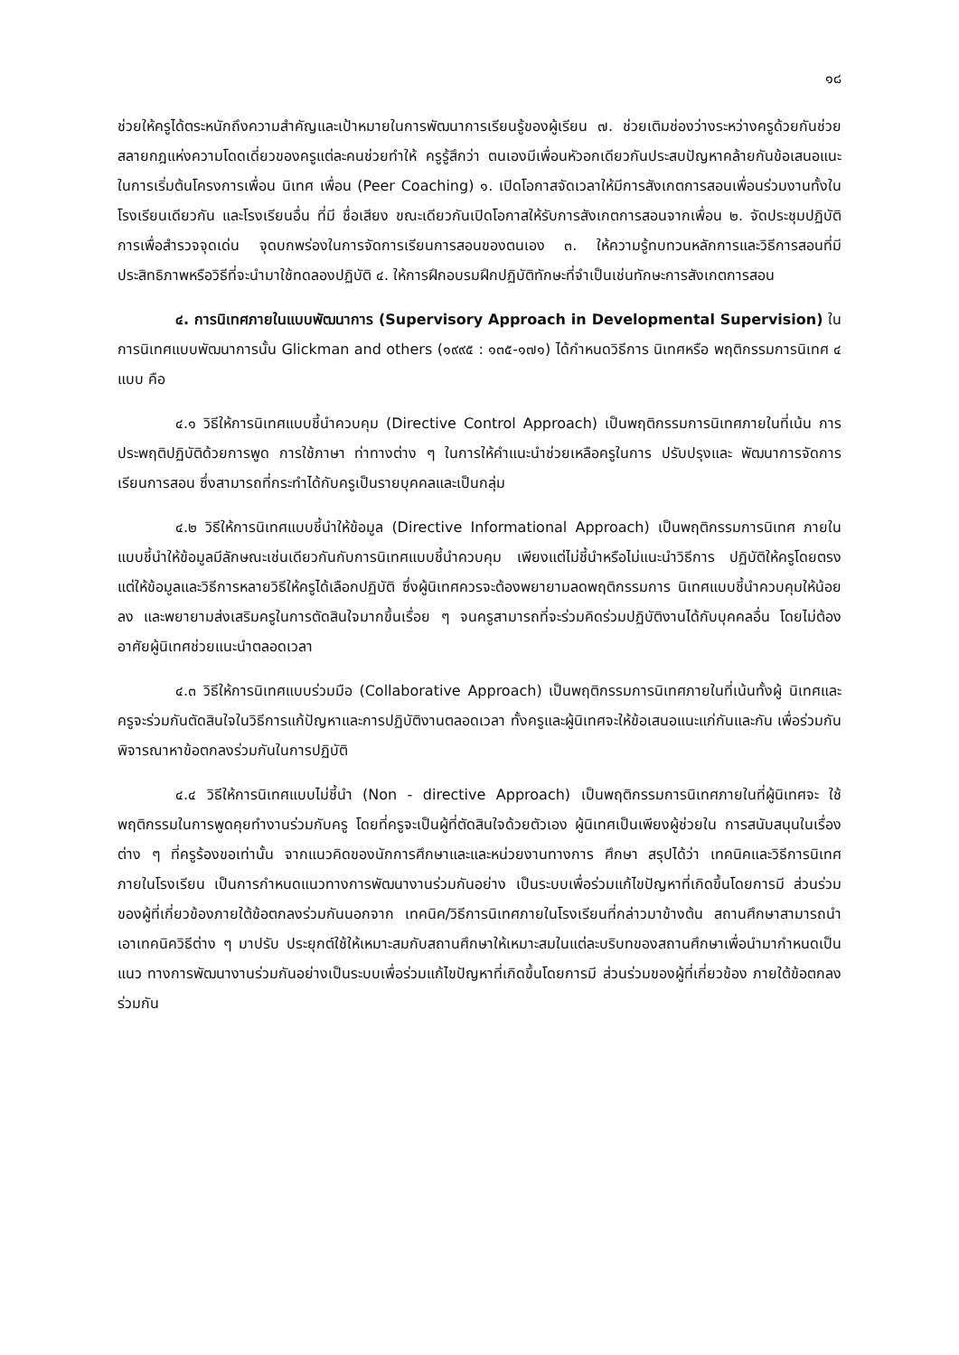๑๘
ช่วยให้ครูได้ตระหนักถึงความสำคัญและเป้าหมายในการพัฒนาการเรียนรู้ของผู้เรียน ๗. ช่วยเติมช่องว่างระหว่างครูด้วยกันช่วยสลายกฎแห่งความโดดเดี่ยวของครูแต่ละคนช่วยทำให้ ครูรู้สึกว่า ตนเองมีเพื่อนหัวอกเดียวกันประสบปัญหาคล้ายกันข้อเสนอแนะในการเริ่มต้นโครงการเพื่อน นิเทศ เพื่อน (Peer Coaching) ๑. เปิดโอกาสจัดเวลาให้มีการสังเกตการสอนเพื่อนร่วมงานทั้งในโรงเรียนเดียวกัน และโรงเรียนอื่น ที่มี ชื่อเสียง ขณะเดียวกันเปิดโอกาสให้รับการสังเกตการสอนจากเพื่อน ๒. จัดประชุมปฏิบัติการเพื่อสำรวจจุดเด่น จุดบกพร่องในการจัดการเรียนการสอนของตนเอง ๓. ให้ความรู้ทบทวนหลักการและวิธีการสอนที่มีประสิทธิภาพหรือวิธีที่จะนำมาใช้ทดลองปฏิบัติ ๔. ให้การฝึกอบรมฝึกปฏิบัติทักษะที่จำเป็นเช่นทักษะการสังเกตการสอน
๔. การนิเทศภายในแบบพัฒนาการ (Supervisory Approach in Developmental Supervision) ในการนิเทศแบบพัฒนาการนั้น Glickman and others (๑๙๙๕ : ๑๓๕-๑๗๑) ได้กำหนดวิธีการ นิเทศหรือ พฤติกรรมการนิเทศ ๔ แบบ คือ
๔.๑ วิธีให้การนิเทศแบบชี้นำควบคุม (Directive Control Approach) เป็นพฤติกรรมการนิเทศภายในที่เน้น การประพฤติปฏิบัติด้วยการพูด การใช้ภาษา ท่าทางต่าง ๆ ในการให้คำแนะนำช่วยเหลือครูในการ ปรับปรุงและ พัฒนาการจัดการเรียนการสอน ซึ่งสามารถที่กระทำได้กับครูเป็นรายบุคคลและเป็นกลุ่ม
๔.๒ วิธีให้การนิเทศแบบชี้นำให้ข้อมูล (Directive Informational Approach) เป็นพฤติกรรมการนิเทศ ภายในแบบชี้นำให้ข้อมูลมีลักษณะเช่นเดียวกันกับการนิเทศแบบชี้นำควบคุม เพียงแต่ไม่ชี้นำหรือไม่แนะนำวิธีการ ปฏิบัติให้ครูโดยตรง แต่ให้ข้อมูลและวิธีการหลายวิธีให้ครูได้เลือกปฏิบัติ ซึ่งผู้นิเทศควรจะต้องพยายามลดพฤติกรรมการ นิเทศแบบชี้นำควบคุมให้น้อยลง และพยายามส่งเสริมครูในการตัดสินใจมากขึ้นเรื่อย ๆ จนครูสามารถที่จะร่วมคิดร่วมปฏิบัติงานได้กับบุคคลอื่น โดยไม่ต้องอาศัยผู้นิเทศช่วยแนะนำตลอดเวลา
๔.๓ วิธีให้การนิเทศแบบร่วมมือ (Collaborative Approach) เป็นพฤติกรรมการนิเทศภายในที่เน้นทั้งผู้ นิเทศและครูจะร่วมกันตัดสินใจในวิธีการแก้ปัญหาและการปฏิบัติงานตลอดเวลา ทั้งครูและผู้นิเทศจะให้ข้อเสนอแนะแก่กันและกัน เพื่อร่วมกันพิจารณาหาข้อตกลงร่วมกันในการปฏิบัติ
๔.๔ วิธีให้การนิเทศแบบไม่ชี้นำ (Non - directive Approach) เป็นพฤติกรรมการนิเทศภายในที่ผู้นิเทศจะ ใช้พฤติกรรมในการพูดคุยทำงานร่วมกับครู โดยที่ครูจะเป็นผู้ที่ตัดสินใจด้วยตัวเอง ผู้นิเทศเป็นเพียงผู้ช่วยใน การสนับสนุนในเรื่องต่าง ๆ ที่ครูร้องขอเท่านั้น จากแนวคิดของนักการศึกษาและและหน่วยงานทางการ ศึกษา สรุปได้ว่า เทคนิคและวิธีการนิเทศภายในโรงเรียน เป็นการกำหนดแนวทางการพัฒนางานร่วมกันอย่าง เป็นระบบเพื่อร่วมแก้ไขปัญหาที่เกิดขึ้นโดยการมี ส่วนร่วมของผู้ที่เกี่ยวข้องภายใต้ข้อตกลงร่วมกันนอกจาก เทคนิค/วิธีการนิเทศภายในโรงเรียนที่กล่าวมาข้างต้น สถานศึกษาสามารถนำเอาเทคนิควิธีต่าง ๆ มาปรับ ประยุกต์ใช้ให้เหมาะสมกับสถานศึกษาให้เหมาะสมในแต่ละบริบทของสถานศึกษาเพื่อนำมากำหนดเป็นแนว ทางการพัฒนางานร่วมกันอย่างเป็นระบบเพื่อร่วมแก้ไขปัญหาที่เกิดขึ้นโดยการมี ส่วนร่วมของผู้ที่เกี่ยวข้อง ภายใต้ข้อตกลงร่วมกัน